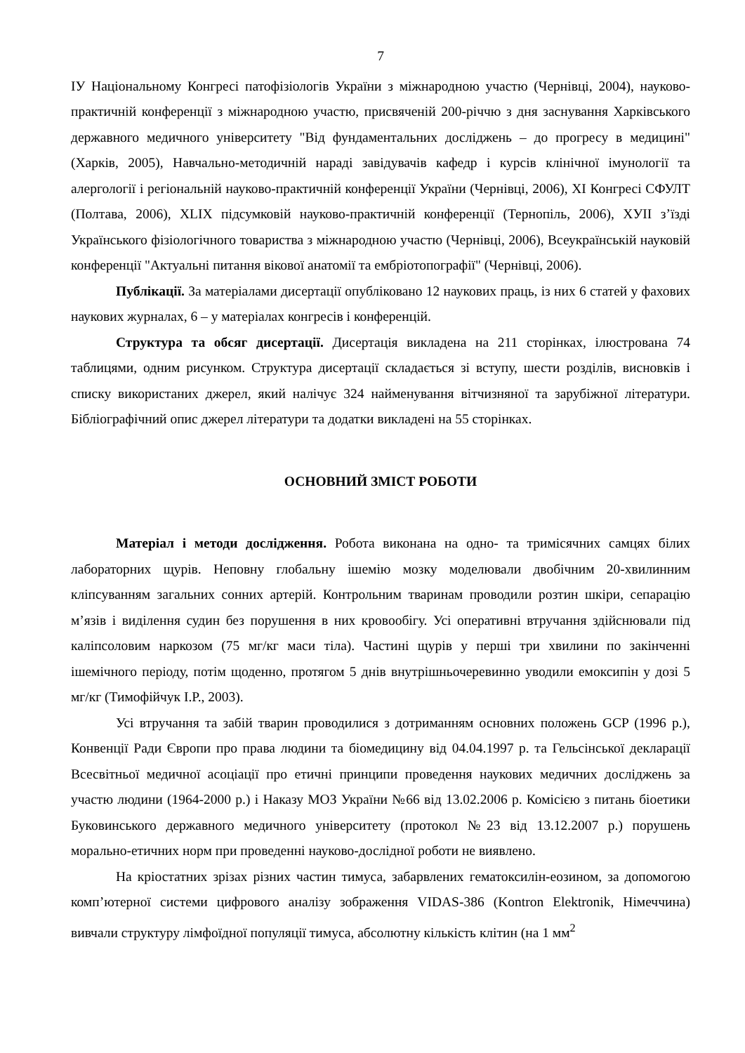7
ІУ Національному Конгресі патофізіологів України з міжнародною участю (Чернівці, 2004), науково-практичній конференції з міжнародною участю, присвяченій 200-річчю з дня заснування Харківського державного медичного університету "Від фундаментальних досліджень – до прогресу в медицині" (Харків, 2005), Навчально-методичній нараді завідувачів кафедр і курсів клінічної імунології та алергології і регіональній науково-практичній конференції України (Чернівці, 2006), XI Конгресі СФУЛТ (Полтава, 2006), XLIX підсумковій науково-практичній конференції (Тернопіль, 2006), ХУІІ з’їзді Українського фізіологічного товариства з міжнародною участю (Чернівці, 2006), Всеукраїнській науковій конференції "Актуальні питання вікової анатомії та ембріотопографії" (Чернівці, 2006).
Публікації. За матеріалами дисертації опубліковано 12 наукових праць, із них 6 статей у фахових наукових журналах, 6 – у матеріалах конгресів і конференцій.
Структура та обсяг дисертації. Дисертація викладена на 211 сторінках, ілюстрована 74 таблицями, одним рисунком. Структура дисертації складається зі вступу, шести розділів, висновків і списку використаних джерел, який налічує 324 найменування вітчизняної та зарубіжної літератури. Бібліографічний опис джерел літератури та додатки викладені на 55 сторінках.
ОСНОВНИЙ ЗМІСТ РОБОТИ
Матеріал і методи дослідження. Робота виконана на одно- та тримісячних самцях білих лабораторних щурів. Неповну глобальну ішемію мозку моделювали двобічним 20-хвилинним кліпсуванням загальних сонних артерій. Контрольним тваринам проводили розтин шкіри, сепарацію м’язів і виділення судин без порушення в них кровообігу. Усі оперативні втручання здійснювали під каліпсоловим наркозом (75 мг/кг маси тіла). Частині щурів у перші три хвилини по закінченні ішемічного періоду, потім щоденно, протягом 5 днів внутрішньочеревинно уводили емоксипін у дозі 5 мг/кг (Тимофійчук І.Р., 2003).
Усі втручання та забій тварин проводилися з дотриманням основних положень GCP (1996 р.), Конвенції Ради Європи про права людини та біомедицину від 04.04.1997 р. та Гельсінської декларації Всесвітньої медичної асоціації про етичні принципи проведення наукових медичних досліджень за участю людини (1964-2000 р.) і Наказу МОЗ України №66 від 13.02.2006 р. Комісією з питань біоетики Буковинського державного медичного університету (протокол №23 від 13.12.2007 р.) порушень морально-етичних норм при проведенні науково-дослідної роботи не виявлено.
На кріостатних зрізах різних частин тимуса, забарвлених гематоксилін-еозином, за допомогою комп’ютерної системи цифрового аналізу зображення VIDAS-386 (Kontron Elektronik, Німеччина) вивчали структуру лімфоїдної популяції тимуса, абсолютну кількість клітин (на 1 мм<sup>2</sup>